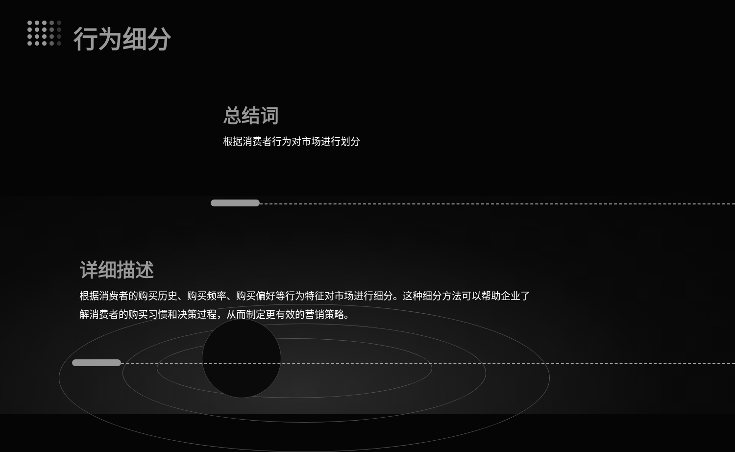行为细分
总结词
根据消费者行为对市场进行划分
详细描述
根据消费者的购买历史、购买频率、购买偏好等行为特征对市场进行细分。这种细分方法可以帮助企业了解消费者的购买习惯和决策过程，从而制定更有效的营销策略。